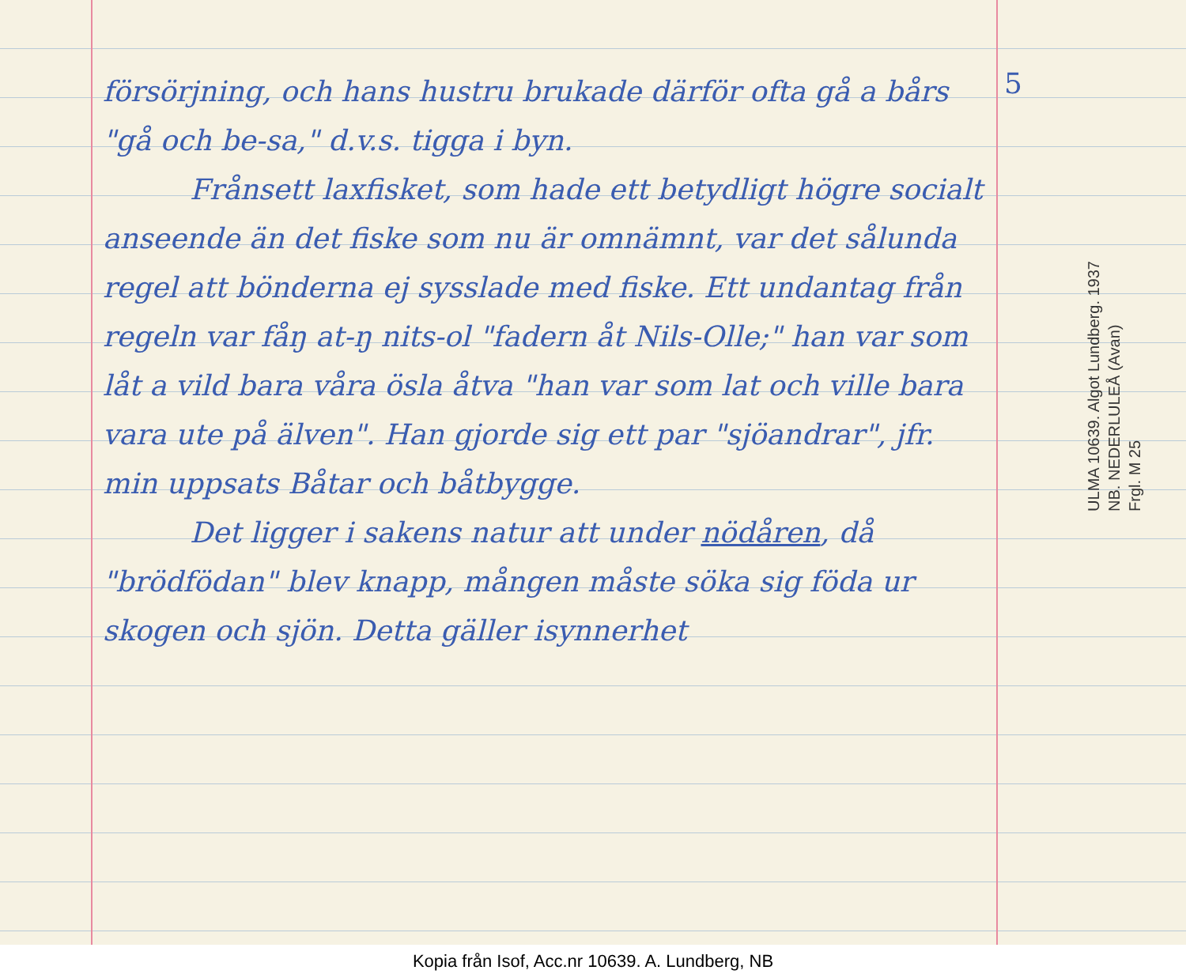försörjning, och hans hustru brukade därför ofta gå a bårs "gå och be-sa," d.v.s. tigga i byn.
Frånsett laxfisket, som hade ett betydligt högre socialt anseende än det fiske som nu är omnämnt, var det sålunda regel att bönderna ej sysslade med fiske. Ett undantag från regeln var fåŋ at-ŋ nits-ol "fadern åt Nils-Olle;" han var som låt a vild bara våra ösla åtva "han var som lat och ville bara vara ute på älven". Han gjorde sig ett par "sjöandrar", jfr. min uppsats Båtar och båtbygge.
Det ligger i sakens natur att under nödåren, då "brödfödan" blev knapp, mången måste söka sig föda ur skogen och sjön. Detta gäller isynnerhet
5
ULMA 10639. Algot Lundberg. 1937
NB. NEDERLULEÅ (Avan)
Frgl. M 25
Kopia från Isof, Acc.nr 10639. A. Lundberg, NB